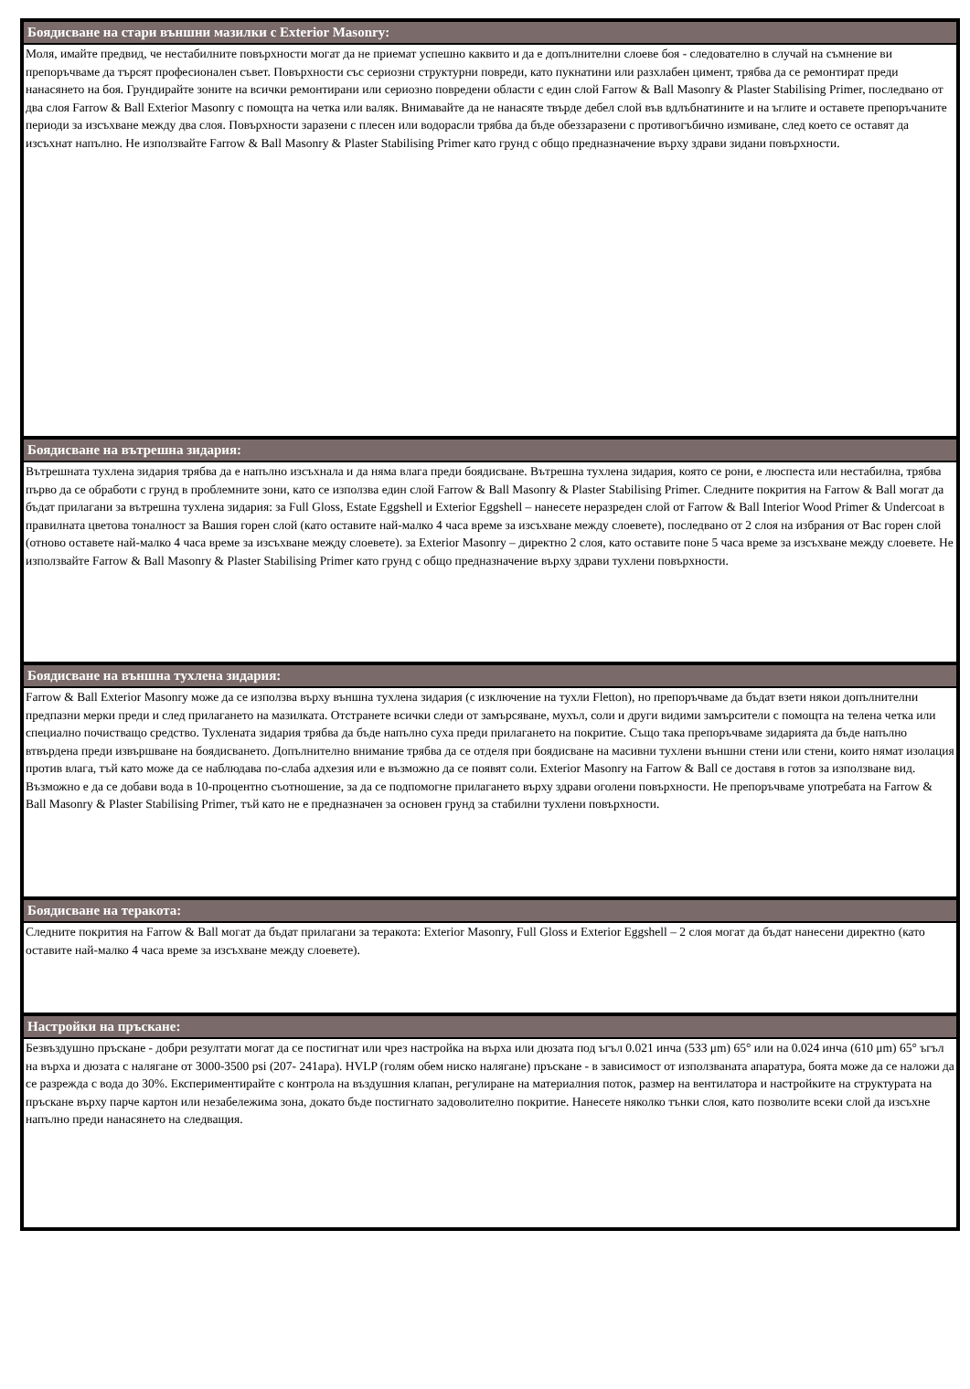Боядисване на стари външни мазилки с Exterior Masonry:
Моля, имайте предвид, че нестабилните повърхности могат да не приемат успешно каквито и да е допълнителни слоеве боя - следователно в случай на съмнение ви препоръчваме да търсят професионален съвет. Повърхности със сериозни структурни повреди, като пукнатини или разхлабен цимент, трябва да се ремонтират преди нанасянето на боя. Грундирайте зоните на всички ремонтирани или сериозно повредени области с един слой Farrow & Ball Masonry & Plaster Stabilising Primer, последвано от два слоя Farrow & Ball Exterior Masonry с помощта на четка или валяк. Внимавайте да не нанасяте твърде дебел слой във вдлъбнатините и на ъглите и оставете препоръчаните периоди за изсъхване между два слоя. Повърхности заразени с плесен или водорасли трябва да бъде обеззаразени с противогъбично измиване, след което се оставят да изсъхнат напълно. Не използвайте Farrow & Ball Masonry & Plaster Stabilising Primer като грунд с общо предназначение върху здрави зидани повърхности.
Боядисване на вътрешна зидария:
Вътрешната тухлена зидария трябва да е напълно изсъхнала и да няма влага преди боядисване. Вътрешна тухлена зидария, която се рони, е люспеста или нестабилна, трябва първо да се обработи с грунд в проблемните зони, като се използва един слой Farrow & Ball Masonry & Plaster Stabilising Primer. Следните покрития на Farrow & Ball могат да бъдат прилагани за вътрешна тухлена зидария: за Full Gloss, Estate Eggshell и Exterior Eggshell – нанесете неразреден слой от Farrow & Ball Interior Wood Primer & Undercoat в правилната цветова тоналност за Вашия горен слой (като оставите най-малко 4 часа време за изсъхване между слоевете), последвано от 2 слоя на избрания от Вас горен слой (отново оставете най-малко 4 часа време за изсъхване между слоевете). за Exterior Masonry – директно 2 слоя, като оставите поне 5 часа време за изсъхване между слоевете. Не използвайте Farrow & Ball Masonry & Plaster Stabilising Primer като грунд с общо предназначение върху здрави тухлени повърхности.
Боядисване на външна тухлена зидария:
Farrow & Ball Exterior Masonry може да се използва върху външна тухлена зидария (с изключение на тухли Fletton), но препоръчваме да бъдат взети някои допълнителни предпазни мерки преди и след прилагането на мазилката. Отстранете всички следи от замърсяване, мухъл, соли и други видими замърсители с помощта на телена четка или специално почистващо средство. Тухлената зидария трябва да бъде напълно суха преди прилагането на покритие. Също така препоръчваме зидарията да бъде напълно втвърдена преди извършване на боядисването. Допълнително внимание трябва да се отделя при боядисване на масивни тухлени външни стени или стени, които нямат изолация против влага, тъй като може да се наблюдава по-слаба адхезия или е възможно да се появят соли. Exterior Masonry на Farrow & Ball се доставя в готов за използване вид. Възможно е да се добави вода в 10-процентно съотношение, за да се подпомогне прилагането върху здрави оголени повърхности. Не препоръчваме употребата на Farrow & Ball Masonry & Plaster Stabilising Primer, тъй като не е предназначен за основен грунд за стабилни тухлени повърхности.
Боядисване на теракота:
Следните покрития на Farrow & Ball могат да бъдат прилагани за теракота: Exterior Masonry, Full Gloss и Exterior Eggshell – 2 слоя могат да бъдат нанесени директно (като оставите най-малко 4 часа време за изсъхване между слоевете).
Настройки на пръскане:
Безвъздушно пръскане - добри резултати могат да се постигнат или чрез настройка на върха или дюзата под ъгъл 0.021 инча (533 μm) 65° или на 0.024 инча (610 μm) 65° ъгъл на върха и дюзата с налягане от 3000-3500 psi (207- 241apa). HVLP (голям обем ниско налягане) пръскане - в зависимост от използваната апаратура, боята може да се наложи да се разрежда с вода до 30%. Експериментирайте с контрола на въздушния клапан, регулиране на материалния поток, размер на вентилатора и настройките на структурата на пръскане върху парче картон или незабележима зона, докато бъде постигнато задоволително покритие. Нанесете няколко тънки слоя, като позволите всеки слой да изсъхне напълно преди нанасянето на следващия.